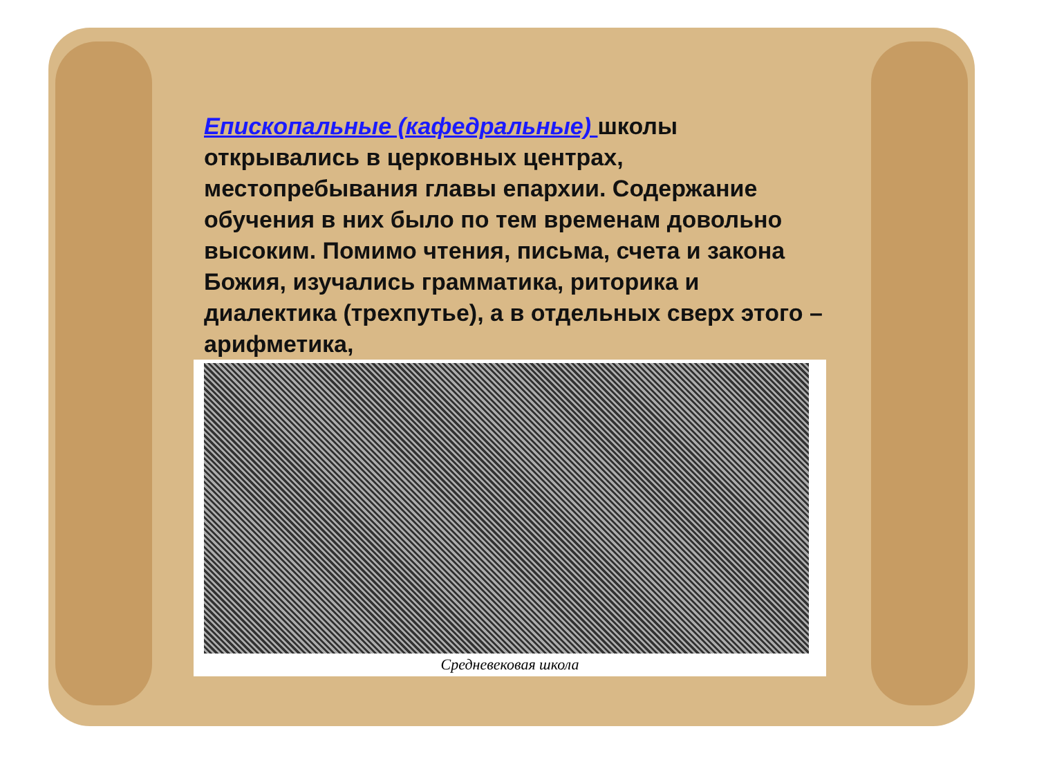Епископальные (кафедральные) школы открывались в церковных центрах, местопребывания главы епархии. Содержание обучения в них было по тем временам довольно высоким. Помимо чтения, письма, счета и закона Божия, изучались грамматика, риторика и диалектика (трехпутье), а в отдельных сверх этого – арифметика,
Средневековая школа